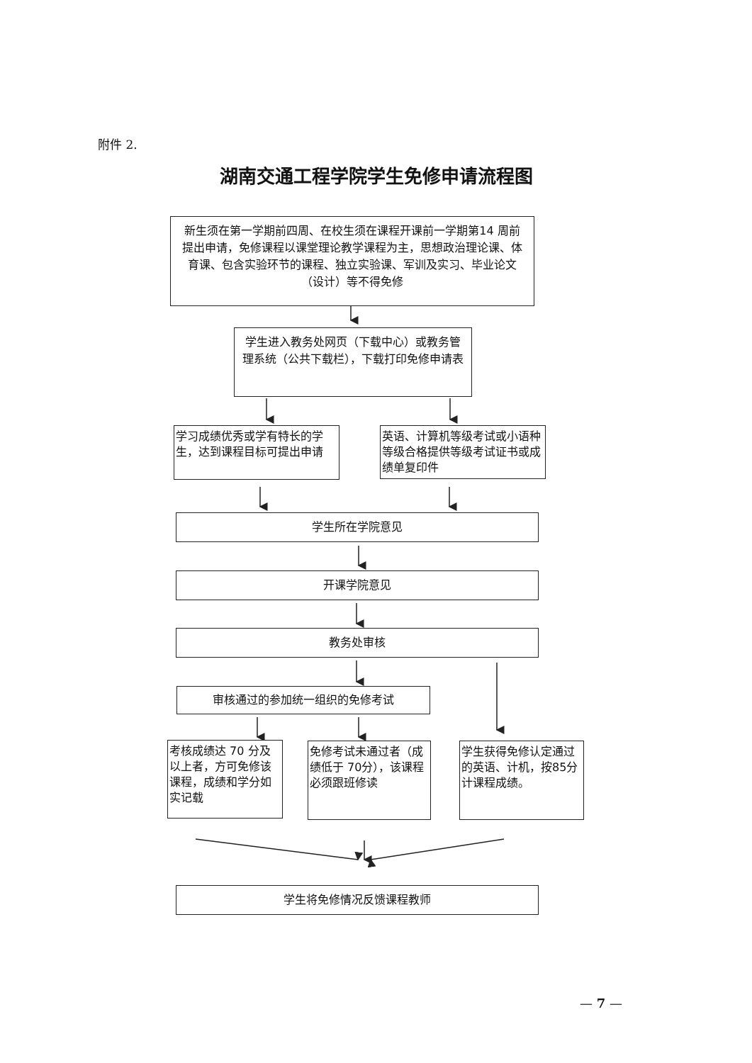附件 2.
湖南交通工程学院学生免修申请流程图
新生须在第一学期前四周、在校生须在课程开课前一学期第14 周前提出申请，免修课程以课堂理论教学课程为主，思想政治理论课、体育课、包含实验环节的课程、独立实验课、军训及实习、毕业论文（设计）等不得免修
学生进入教务处网页（下载中心）或教务管理系统（公共下载栏），下载打印免修申请表
学习成绩优秀或学有特长的学生，达到课程目标可提出申请
英语、计算机等级考试或小语种等级合格提供等级考试证书或成绩单复印件
学生所在学院意见
开课学院意见
教务处审核
审核通过的参加统一组织的免修考试
考核成绩达 70 分及以上者，方可免修该课程，成绩和学分如实记载
免修考试未通过者（成绩低于 70分），该课程必须跟班修读
学生获得免修认定通过的英语、计机，按85分计课程成绩。
学生将免修情况反馈课程教师
— 7 —